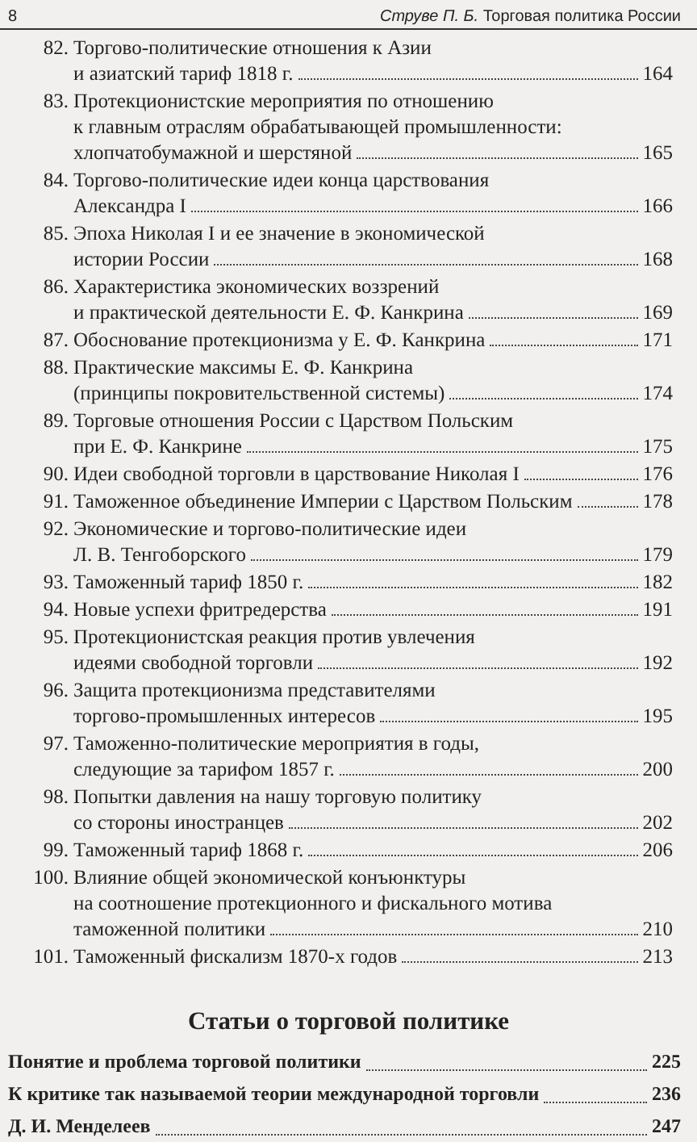8 Струве П. Б. Торговая политика России
82. Торгово-политические отношения к Азии
и азиатский тариф 1818 г. 164
83. Протекционистские мероприятия по отношению
к главным отраслям обрабатывающей промышленности:
хлопчатобумажной и шерстяной 165
84. Торгово-политические идеи конца царствования
Александра I 166
85. Эпоха Николая I и ее значение в экономической
истории России 168
86. Характеристика экономических воззрений
и практической деятельности Е. Ф. Канкрина 169
87. Обоснование протекционизма у Е. Ф. Канкрина 171
88. Практические максимы Е. Ф. Канкрина
(принципы покровительственной системы) 174
89. Торговые отношения России с Царством Польским
при Е. Ф. Канкрине 175
90. Идеи свободной торговли в царствование Николая I 176
91. Таможенное объединение Империи с Царством Польским 178
92. Экономические и торгово-политические идеи
Л. В. Тенгоборского 179
93. Таможенный тариф 1850 г. 182
94. Новые успехи фритредерства 191
95. Протекционистская реакция против увлечения
идеями свободной торговли 192
96. Защита протекционизма представителями
торгово-промышленных интересов 195
97. Таможенно-политические мероприятия в годы,
следующие за тарифом 1857 г. 200
98. Попытки давления на нашу торговую политику
со стороны иностранцев 202
99. Таможенный тариф 1868 г. 206
100.
Влияние общей экономической конъюнктуры
на соотношение протекционного и фискального мотива
таможенной политики 210
101.
Таможенный фискализм 1870-х годов 213
Статьи о торговой политике
Понятие и проблема торговой политики 225
К критике так называемой теории международной торговли 236
Д. И. Менделеев 247